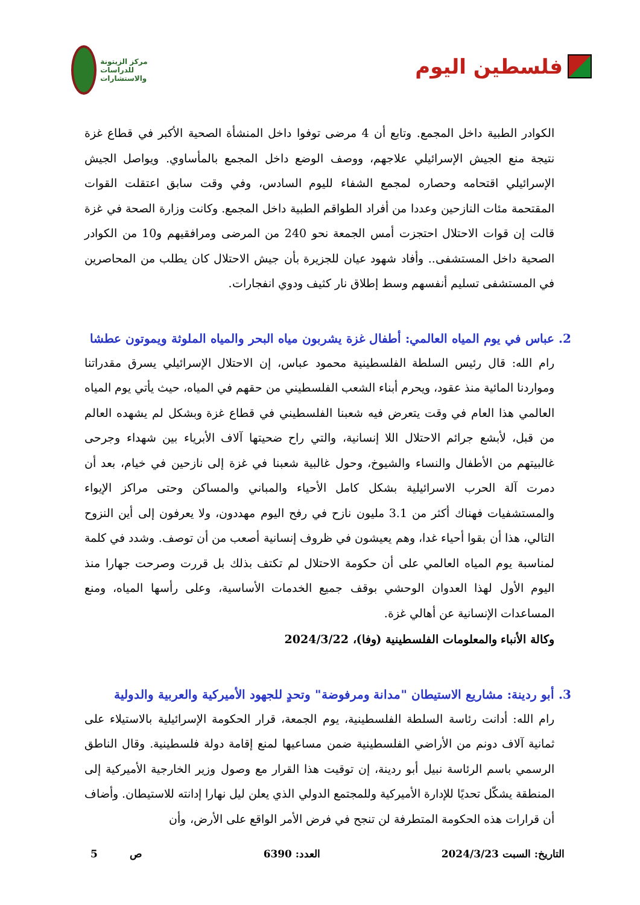فلسطين اليوم
مركز الزيتونة للدراسات والاستشارات
الكوادر الطبية داخل المجمع. وتابع أن 4 مرضى توفوا داخل المنشأة الصحية الأكبر في قطاع غزة نتيجة منع الجيش الإسرائيلي علاجهم، ووصف الوضع داخل المجمع بالمأساوي. ويواصل الجيش الإسرائيلي اقتحامه وحصاره لمجمع الشفاء لليوم السادس، وفي وقت سابق اعتقلت القوات المقتحمة مئات النازحين وعددا من أفراد الطواقم الطبية داخل المجمع. وكانت وزارة الصحة في غزة قالت إن قوات الاحتلال احتجزت أمس الجمعة نحو 240 من المرضى ومرافقيهم و10 من الكوادر الصحية داخل المستشفى.. وأفاد شهود عيان للجزيرة بأن جيش الاحتلال كان يطلب من المحاصرين في المستشفى تسليم أنفسهم وسط إطلاق نار كثيف ودوي انفجارات.
2. عباس في يوم المياه العالمي: أطفال غزة يشربون مياه البحر والمياه الملوثة ويموتون عطشا
رام الله: قال رئيس السلطة الفلسطينية محمود عباس، إن الاحتلال الإسرائيلي يسرق مقدراتنا ومواردنا المائية منذ عقود، ويحرم أبناء الشعب الفلسطيني من حقهم في المياه، حيث يأتي يوم المياه العالمي هذا العام في وقت يتعرض فيه شعبنا الفلسطيني في قطاع غزة وبشكل لم يشهده العالم من قبل، لأبشع جرائم الاحتلال اللا إنسانية، والتي راح ضحيتها آلاف الأبرياء بين شهداء وجرحى غالبيتهم من الأطفال والنساء والشيوخ، وحول غالبية شعبنا في غزة إلى نازحين في خيام، بعد أن دمرت آلة الحرب الاسرائيلية بشكل كامل الأحياء والمباني والمساكن وحتى مراكز الإيواء والمستشفيات فهناك أكثر من 3.1 مليون نازح في رفح اليوم مهددون، ولا يعرفون إلى أين النزوح التالي، هذا أن بقوا أحياء غدا، وهم يعيشون في ظروف إنسانية أصعب من أن توصف. وشدد في كلمة لمناسبة يوم المياه العالمي على أن حكومة الاحتلال لم تكتف بذلك بل قررت وصرحت جهارا منذ اليوم الأول لهذا العدوان الوحشي بوقف جميع الخدمات الأساسية، وعلى رأسها المياه، ومنع المساعدات الإنسانية عن أهالي غزة.
وكالة الأنباء والمعلومات الفلسطينية (وفا)، 2024/3/22
3. أبو ردينة: مشاريع الاستيطان "مدانة ومرفوضة" وتحدٍ للجهود الأميركية والعربية والدولية
رام الله: أدانت رئاسة السلطة الفلسطينية، يوم الجمعة، قرار الحكومة الإسرائيلية بالاستيلاء على ثمانية آلاف دونم من الأراضي الفلسطينية ضمن مساعيها لمنع إقامة دولة فلسطينية. وقال الناطق الرسمي باسم الرئاسة نبيل أبو ردينة، إن توقيت هذا القرار مع وصول وزير الخارجية الأميركية إلى المنطقة يشكّل تحديًا للإدارة الأميركية وللمجتمع الدولي الذي يعلن ليل نهارا إدانته للاستيطان. وأضاف أن قرارات هذه الحكومة المتطرفة لن تنجح في فرض الأمر الواقع على الأرض، وأن
التاريخ: السبت 2024/3/23 العدد: 6390 ص 5